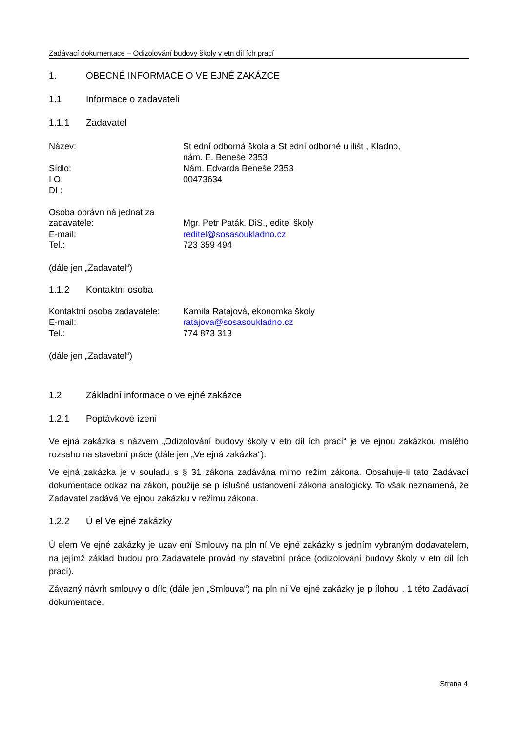Zadávací dokumentace – Odizolování budovy školy v etn díl ích prací
1. OBECNÉ INFORMACE O VE EJNÉ ZAKÁZCE
1.1 Informace o zadavateli
1.1.1 Zadavatel
Název: St ední odborná škola a St ední odborné u ilišt , Kladno,
nám. E. Beneše 2353
Sídlo: Nám. Edvarda Beneše 2353
I O: 00473634
DI :
Osoba oprávn ná jednat za zadavatele:
Mgr. Petr Paták, DiS., editel školy
E-mail: reditel@sosasoukladno.cz
Tel.: 723 359 494
(dále jen „Zadavatel“)
1.1.2 Kontaktní osoba
Kontaktní osoba zadavatele:
Kamila Ratajová, ekonomka školy
E-mail: ratajova@sosasoukladno.cz
Tel.: 774 873 313
(dále jen „Zadavatel“)
1.2 Základní informace o ve ejné zakázce
1.2.1 Poptávkové ízení
Ve ejná zakázka s názvem „Odizolování budovy školy v etn díl ích prací“ je ve ejnou zakázkou malého rozsahu na stavební práce (dále jen „Ve ejná zakázka“).
Ve ejná zakázka je v souladu s § 31 zákona zadávána mimo režim zákona. Obsahuje-li tato Zadávací dokumentace odkaz na zákon, použije se p íslušné ustanovení zákona analogicky. To však neznamená, že Zadavatel zadává Ve ejnou zakázku v režimu zákona.
1.2.2 Ú el Ve ejné zakázky
Ú elem Ve ejné zakázky je uzav ení Smlouvy na pln ní Ve ejné zakázky s jedním vybraným dodavatelem, na jejímž základ budou pro Zadavatele provád ny stavební práce (odizolování budovy školy v etn díl ích prací).
Závazný návrh smlouvy o dílo (dále jen „Smlouva“) na pln ní Ve ejné zakázky je p ílohou . 1 této Zadávací dokumentace.
Strana 4